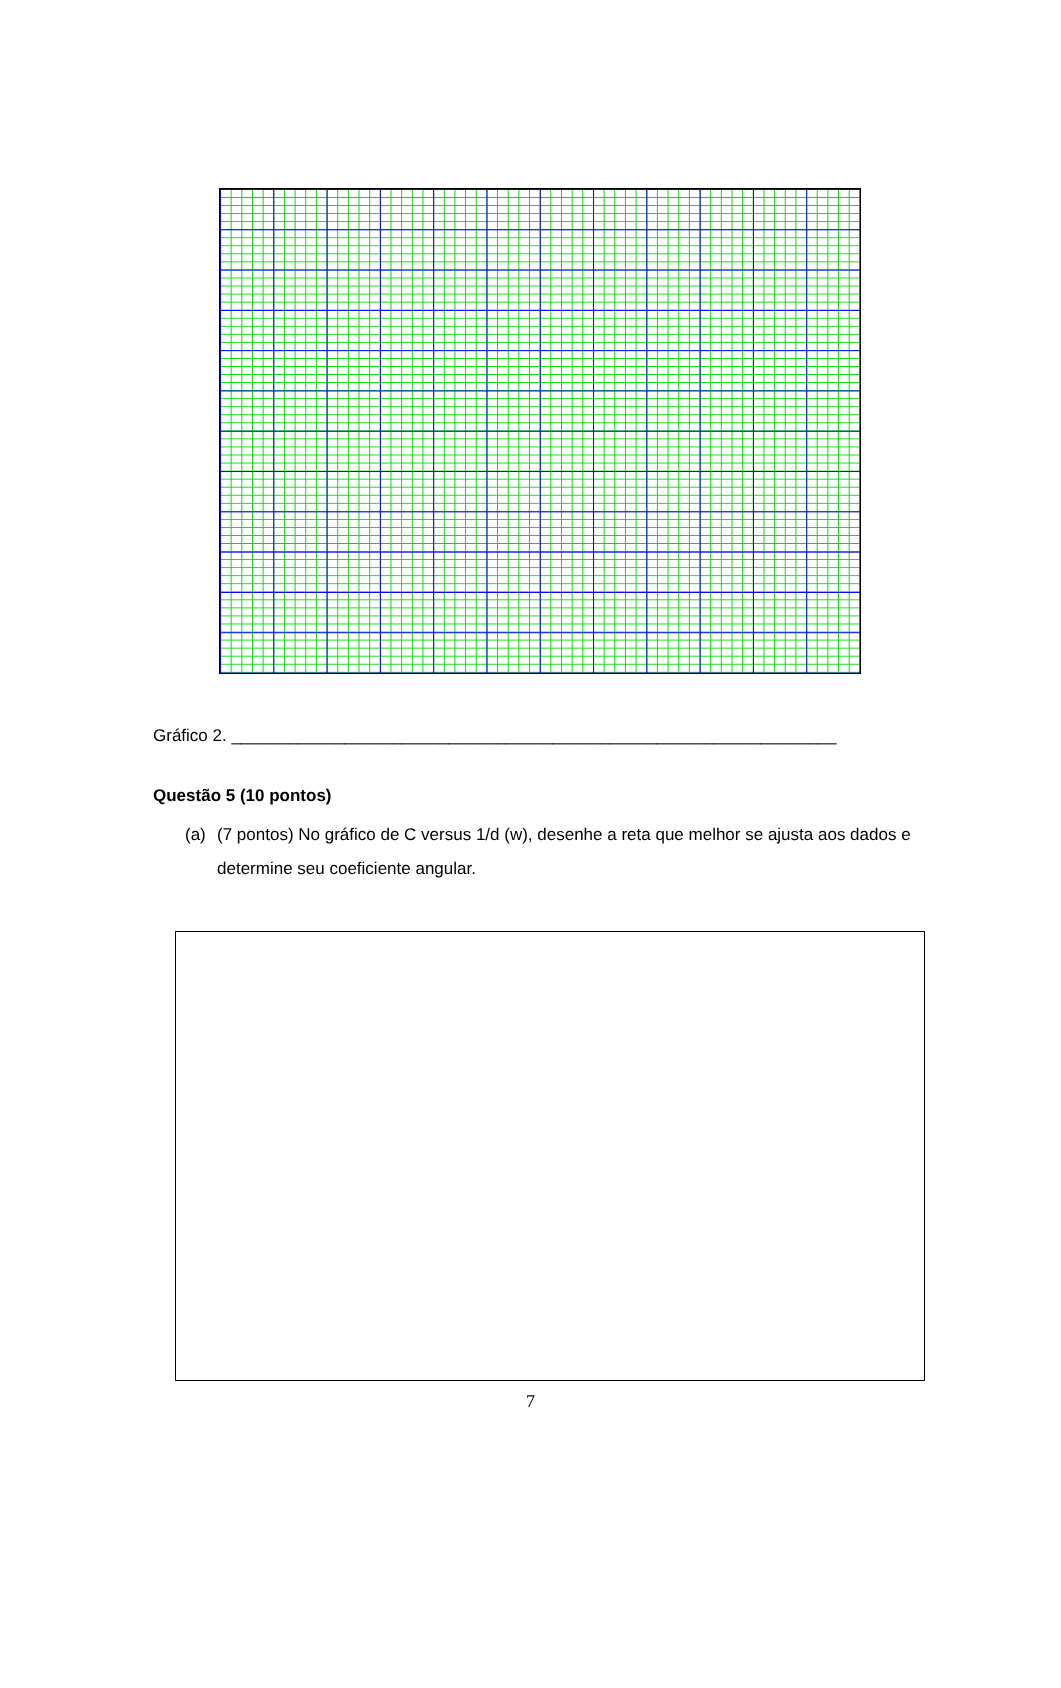Gráfico 2. ________________________________________________________________
Questão 5 (10 pontos)
(a) (7 pontos) No gráfico de C versus 1/d (w), desenhe a reta que melhor se ajusta aos dados e determine seu coeficiente angular.
7